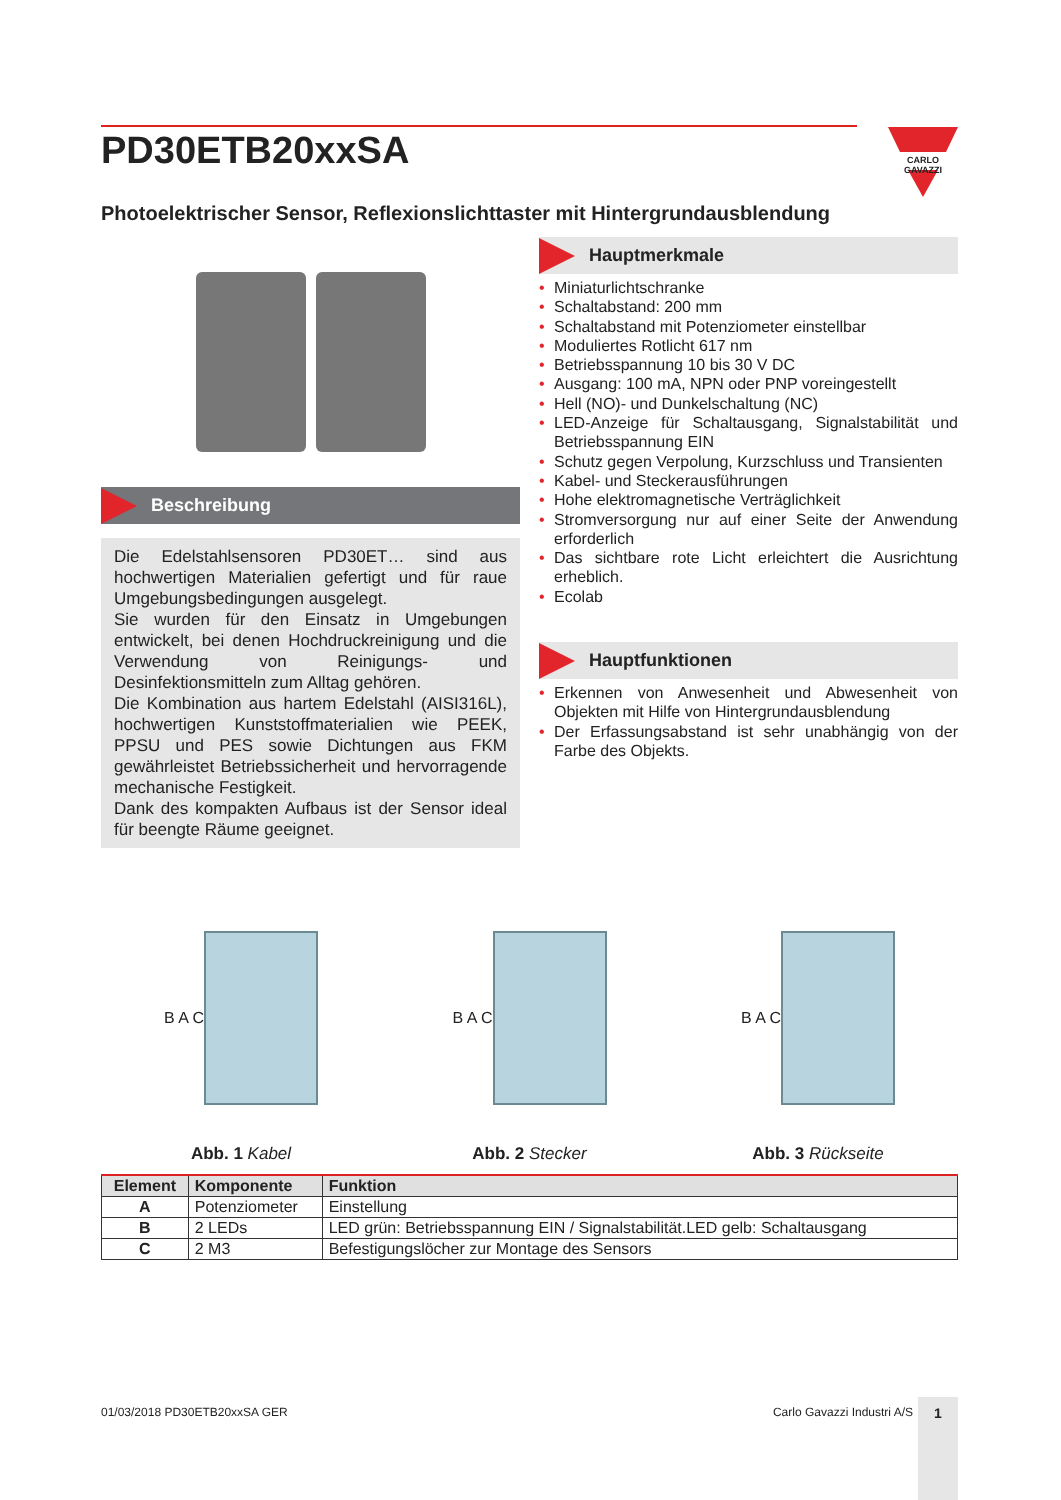PD30ETB20xxSA
CARLO GAVAZZI
Photoelektrischer Sensor, Reflexionslichttaster mit Hintergrundausblendung
Beschreibung
Die Edelstahlsensoren PD30ET… sind aus hochwertigen Materialien gefertigt und für raue Umgebungsbedingungen ausgelegt.
Sie wurden für den Einsatz in Umgebungen entwickelt, bei denen Hochdruckreinigung und die Verwendung von Reinigungs- und Desinfektionsmitteln zum Alltag gehören.
Die Kombination aus hartem Edelstahl (AISI316L), hochwertigen Kunststoffmaterialien wie PEEK, PPSU und PES sowie Dichtungen aus FKM gewährleistet Betriebssicherheit und hervorragende mechanische Festigkeit.
Dank des kompakten Aufbaus ist der Sensor ideal für beengte Räume geeignet.
Hauptmerkmale
• Miniaturlichtschranke
• Schaltabstand: 200 mm
• Schaltabstand mit Potenziometer einstellbar
• Moduliertes Rotlicht 617 nm
• Betriebsspannung 10 bis 30 V DC
• Ausgang: 100 mA, NPN oder PNP voreingestellt
• Hell (NO)- und Dunkelschaltung (NC)
• LED-Anzeige für Schaltausgang, Signalstabilität und Betriebsspannung EIN
• Schutz gegen Verpolung, Kurzschluss und Transienten
• Kabel- und Steckerausführungen
• Hohe elektromagnetische Verträglichkeit
• Stromversorgung nur auf einer Seite der Anwendung erforderlich
• Das sichtbare rote Licht erleichtert die Ausrichtung erheblich.
• Ecolab
Hauptfunktionen
• Erkennen von Anwesenheit und Abwesenheit von Objekten mit Hilfe von Hintergrundausblendung
• Der Erfassungsabstand ist sehr unabhängig von der Farbe des Objekts.
B A C
Abb. 1 Kabel
B A C
Abb. 2 Stecker
B A C
Abb. 3 Rückseite
| Element | Komponente | Funktion |
| --- | --- | --- |
| A | Potenziometer | Einstellung |
| B | 2 LEDs | LED grün: Betriebsspannung EIN / Signalstabilität.LED gelb: Schaltausgang |
| C | 2 M3 | Befestigungslöcher zur Montage des Sensors |
01/03/2018 PD30ETB20xxSA GER Carlo Gavazzi Industri A/S 1